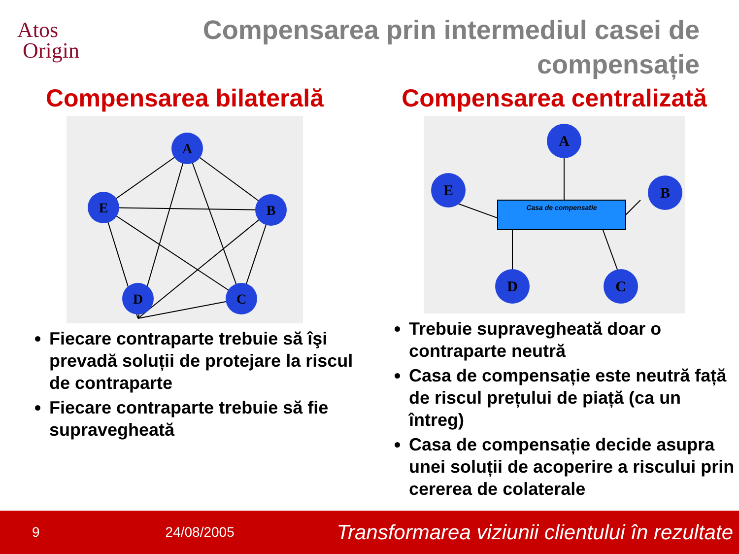Atos
Origin
Compensarea prin intermediul casei de compensație
Compensarea bilaterală
A
E
B
D
C
Fiecare contraparte trebuie să îşi prevadă soluții de protejare la riscul de contraparte
Fiecare contraparte trebuie să fie supravegheată
Compensarea centralizată
Casa de compensatie
A
E
B
D
C
Trebuie supravegheată doar o contraparte neutră
Casa de compensație este neutră față de riscul prețului de piață (ca un întreg)
Casa de compensație decide asupra unei soluții de acoperire a riscului prin cererea de colaterale
9 24/08/2005 Transformarea viziunii clientului în rezultate